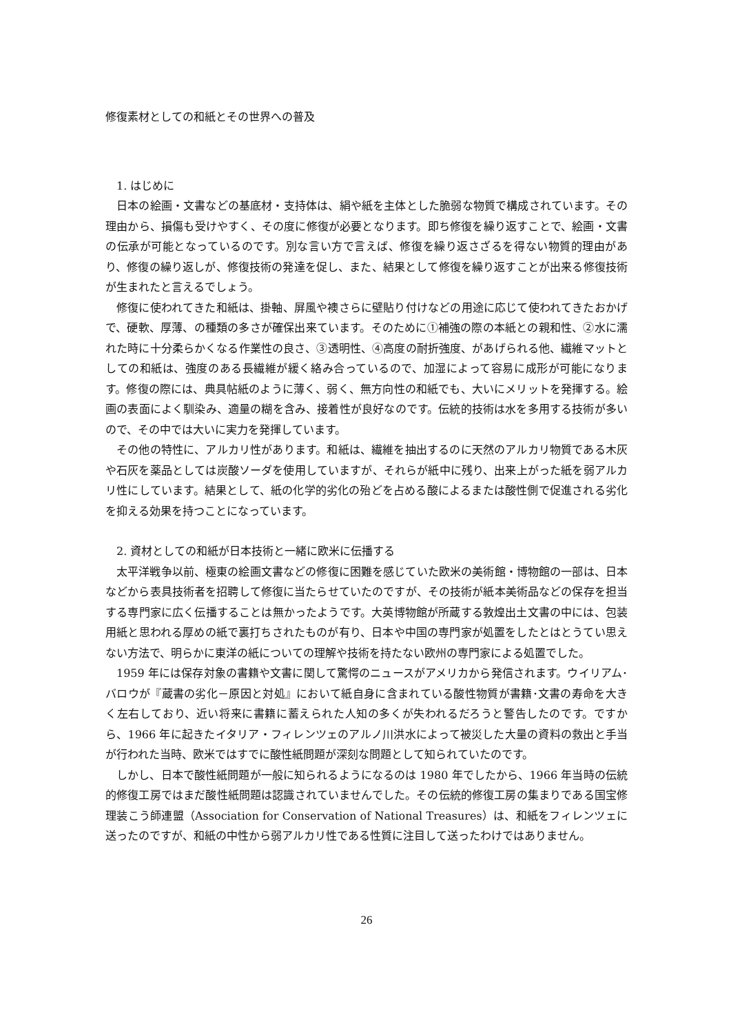修復素材としての和紙とその世界への普及
1. はじめに
日本の絵画・文書などの基底材・支持体は、絹や紙を主体とした脆弱な物質で構成されています。その理由から、損傷も受けやすく、その度に修復が必要となります。即ち修復を繰り返すことで、絵画・文書の伝承が可能となっているのです。別な言い方で言えば、修復を繰り返さざるを得ない物質的理由があり、修復の繰り返しが、修復技術の発達を促し、また、結果として修復を繰り返すことが出来る修復技術が生まれたと言えるでしょう。
修復に使われてきた和紙は、掛軸、屏風や襖さらに壁貼り付けなどの用途に応じて使われてきたおかげで、硬軟、厚薄、の種類の多さが確保出来ています。そのために①補強の際の本紙との親和性、②水に濡れた時に十分柔らかくなる作業性の良さ、③透明性、④高度の耐折強度、があげられる他、繊維マットとしての和紙は、強度のある長繊維が緩く絡み合っているので、加湿によって容易に成形が可能になります。修復の際には、典具帖紙のように薄く、弱く、無方向性の和紙でも、大いにメリットを発揮する。絵画の表面によく馴染み、適量の糊を含み、接着性が良好なのです。伝統的技術は水を多用する技術が多いので、その中では大いに実力を発揮しています。
その他の特性に、アルカリ性があります。和紙は、繊維を抽出するのに天然のアルカリ物質である木灰や石灰を薬品としては炭酸ソーダを使用していますが、それらが紙中に残り、出来上がった紙を弱アルカリ性にしています。結果として、紙の化学的劣化の殆どを占める酸によるまたは酸性側で促進される劣化を抑える効果を持つことになっています。
2. 資材としての和紙が日本技術と一緒に欧米に伝播する
太平洋戦争以前、極東の絵画文書などの修復に困難を感じていた欧米の美術館・博物館の一部は、日本などから表具技術者を招聘して修復に当たらせていたのですが、その技術が紙本美術品などの保存を担当する専門家に広く伝播することは無かったようです。大英博物館が所蔵する敦煌出土文書の中には、包装用紙と思われる厚めの紙で裏打ちされたものが有り、日本や中国の専門家が処置をしたとはとうてい思えない方法で、明らかに東洋の紙についての理解や技術を持たない欧州の専門家による処置でした。
1959 年には保存対象の書籍や文書に関して驚愕のニュースがアメリカから発信されます。ウイリアム･バロウが『蔵書の劣化－原因と対処』において紙自身に含まれている酸性物質が書籍･文書の寿命を大きく左右しており、近い将来に書籍に蓄えられた人知の多くが失われるだろうと警告したのです。ですから、1966 年に起きたイタリア・フィレンツェのアルノ川洪水によって被災した大量の資料の救出と手当が行われた当時、欧米ではすでに酸性紙問題が深刻な問題として知られていたのです。
しかし、日本で酸性紙問題が一般に知られるようになるのは 1980 年でしたから、1966 年当時の伝統的修復工房ではまだ酸性紙問題は認識されていませんでした。その伝統的修復工房の集まりである国宝修理装こう師連盟（Association for Conservation of National Treasures）は、和紙をフィレンツェに送ったのですが、和紙の中性から弱アルカリ性である性質に注目して送ったわけではありません。
26